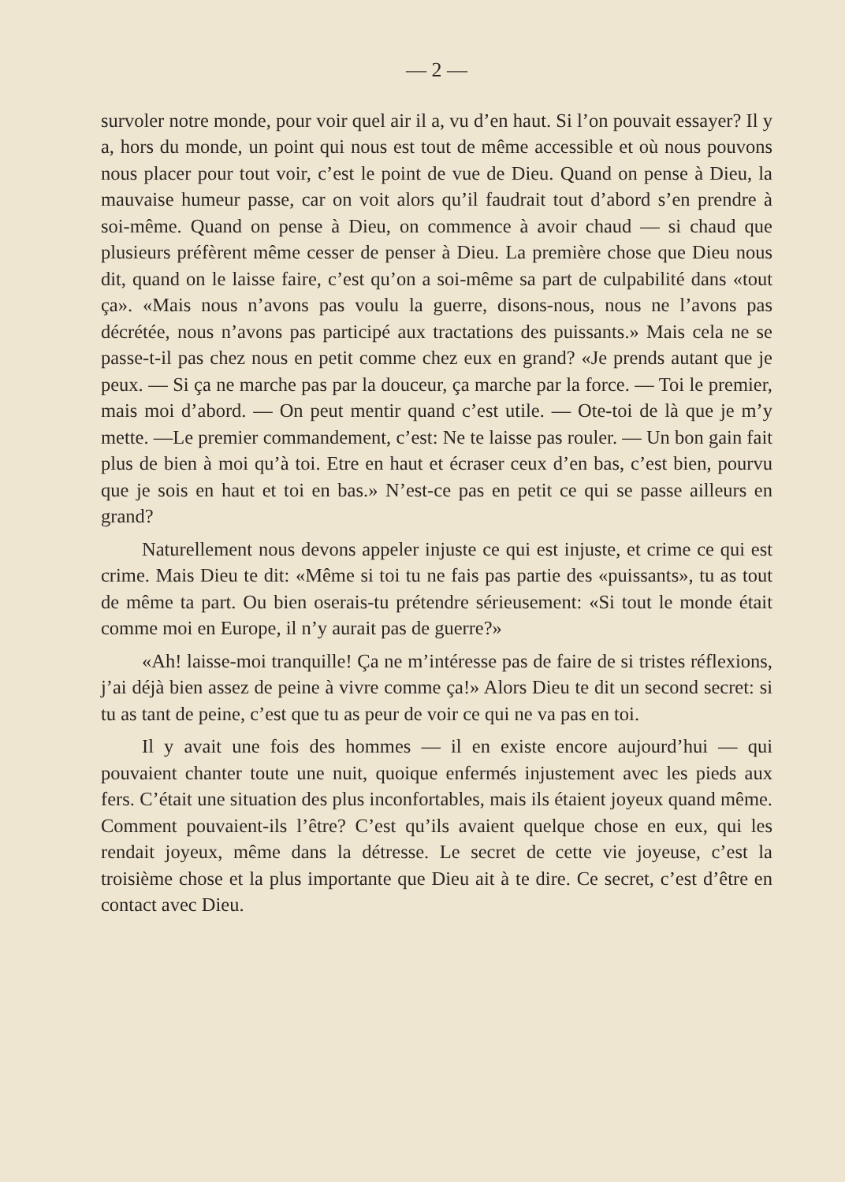— 2 —
survoler notre monde, pour voir quel air il a, vu d’en haut. Si l’on pouvait essayer? Il y a, hors du monde, un point qui nous est tout de même accessible et où nous pouvons nous placer pour tout voir, c’est le point de vue de Dieu. Quand on pense à Dieu, la mauvaise humeur passe, car on voit alors qu’il faudrait tout d’abord s’en prendre à soi-même. Quand on pense à Dieu, on commence à avoir chaud — si chaud que plusieurs préfèrent même cesser de penser à Dieu. La première chose que Dieu nous dit, quand on le laisse faire, c’est qu’on a soi-même sa part de culpabilité dans «tout ça». «Mais nous n’avons pas voulu la guerre, disons-nous, nous ne l’avons pas décrétée, nous n’avons pas participé aux tractations des puissants.» Mais cela ne se passe-t-il pas chez nous en petit comme chez eux en grand? «Je prends autant que je peux. — Si ça ne marche pas par la douceur, ça marche par la force. — Toi le premier, mais moi d’abord. — On peut mentir quand c’est utile. — Ote-toi de là que je m’y mette. —Le premier commandement, c’est: Ne te laisse pas rouler. — Un bon gain fait plus de bien à moi qu’à toi. Etre en haut et écraser ceux d’en bas, c’est bien, pourvu que je sois en haut et toi en bas.» N’est-ce pas en petit ce qui se passe ailleurs en grand?
Naturellement nous devons appeler injuste ce qui est injuste, et crime ce qui est crime. Mais Dieu te dit: «Même si toi tu ne fais pas partie des «puissants», tu as tout de même ta part. Ou bien oserais-tu prétendre sérieusement: «Si tout le monde était comme moi en Europe, il n’y aurait pas de guerre?»
«Ah! laisse-moi tranquille! Ça ne m’intéresse pas de faire de si tristes réflexions, j’ai déjà bien assez de peine à vivre comme ça!» Alors Dieu te dit un second secret: si tu as tant de peine, c’est que tu as peur de voir ce qui ne va pas en toi.
Il y avait une fois des hommes — il en existe encore aujourd’hui — qui pouvaient chanter toute une nuit, quoique enfermés injustement avec les pieds aux fers. C’était une situation des plus inconfortables, mais ils étaient joyeux quand même. Comment pouvaient-ils l’être? C’est qu’ils avaient quelque chose en eux, qui les rendait joyeux, même dans la détresse. Le secret de cette vie joyeuse, c’est la troisième chose et la plus importante que Dieu ait à te dire. Ce secret, c’est d’être en contact avec Dieu.